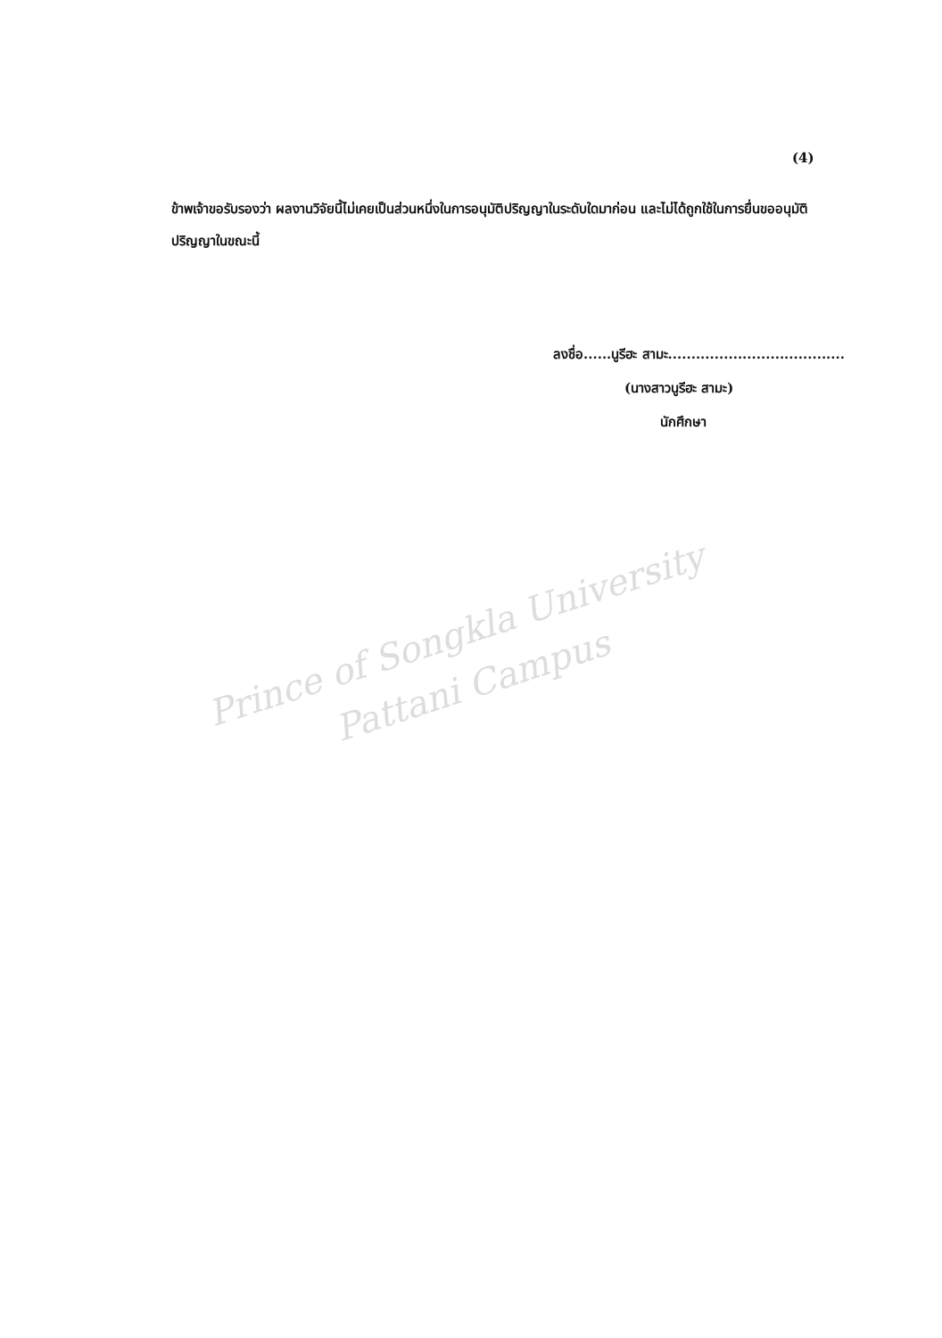(4)
ข้าพเจ้าขอรับรองว่า ผลงานวิจัยนี้ไม่เคยเป็นส่วนหนึ่งในการอนุมัติปริญญาในระดับใดมาก่อน และไม่ได้ถูกใช้ในการยื่นขออนุมัติปริญญาในขณะนี้
ลงชื่อ......นูรีฮะ สามะ......................................
(นางสาวนูรีฮะ สามะ)
นักศึกษา
Prince of Songkla University
Pattani Campus